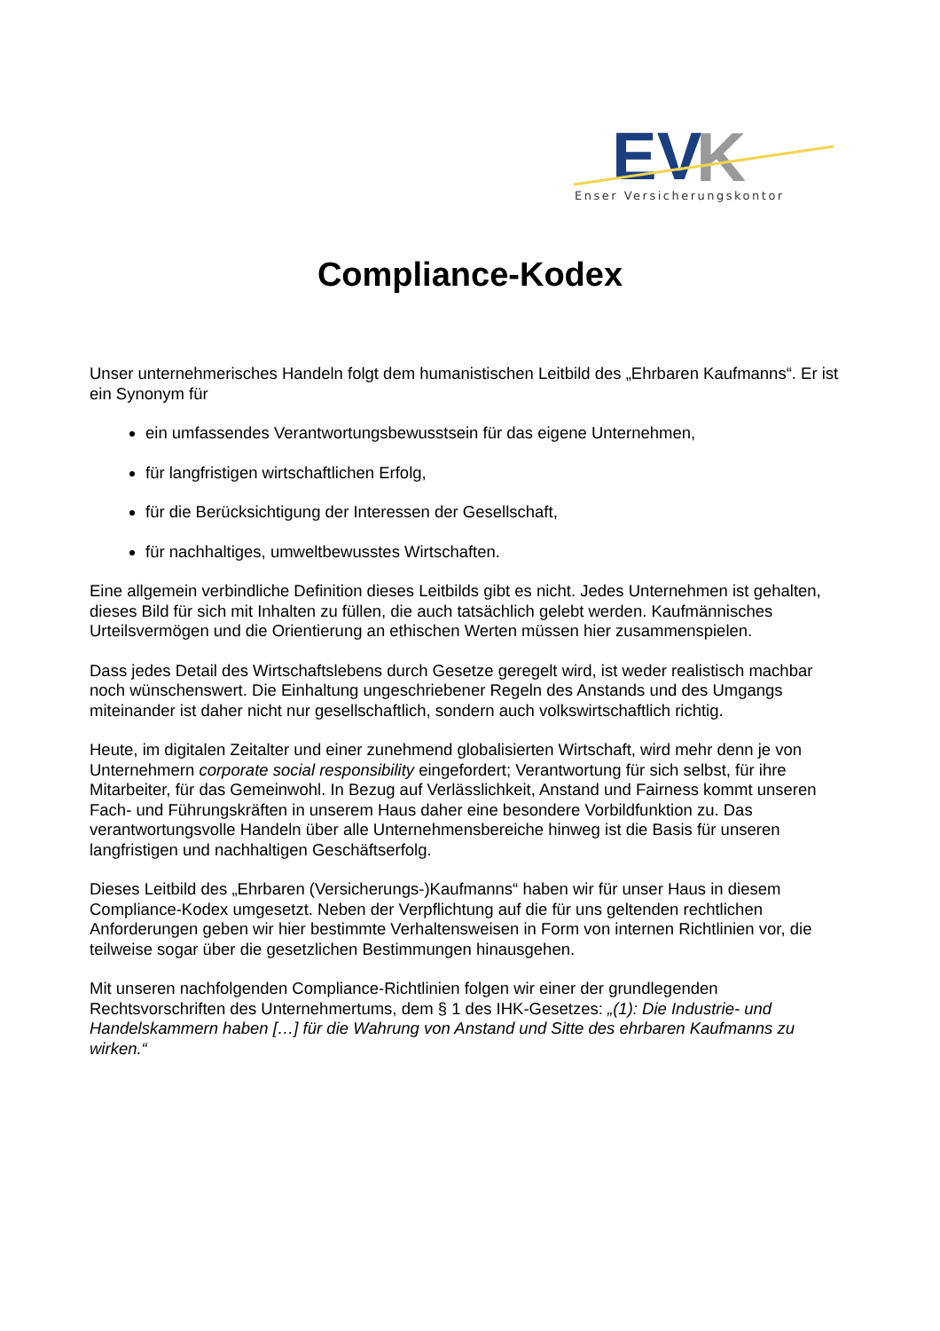EV
K
Enser Versicherungskontor
Compliance-Kodex
Unser unternehmerisches Handeln folgt dem humanistischen Leitbild des „Ehrbaren Kaufmanns“. Er ist ein Synonym für
ein umfassendes Verantwortungsbewusstsein für das eigene Unternehmen,
für langfristigen wirtschaftlichen Erfolg,
für die Berücksichtigung der Interessen der Gesellschaft,
für nachhaltiges, umweltbewusstes Wirtschaften.
Eine allgemein verbindliche Definition dieses Leitbilds gibt es nicht. Jedes Unternehmen ist gehalten, dieses Bild für sich mit Inhalten zu füllen, die auch tatsächlich gelebt werden. Kaufmännisches Urteilsvermögen und die Orientierung an ethischen Werten müssen hier zusammenspielen.
Dass jedes Detail des Wirtschaftslebens durch Gesetze geregelt wird, ist weder realistisch machbar noch wünschenswert. Die Einhaltung ungeschriebener Regeln des Anstands und des Umgangs miteinander ist daher nicht nur gesellschaftlich, sondern auch volkswirtschaftlich richtig.
Heute, im digitalen Zeitalter und einer zunehmend globalisierten Wirtschaft, wird mehr denn je von Unternehmern corporate social responsibility eingefordert; Verantwortung für sich selbst, für ihre Mitarbeiter, für das Gemeinwohl. In Bezug auf Verlässlichkeit, Anstand und Fairness kommt unseren Fach- und Führungskräften in unserem Haus daher eine besondere Vorbildfunktion zu. Das verantwortungsvolle Handeln über alle Unternehmensbereiche hinweg ist die Basis für unseren langfristigen und nachhaltigen Geschäftserfolg.
Dieses Leitbild des „Ehrbaren (Versicherungs-)Kaufmanns“ haben wir für unser Haus in diesem Compliance-Kodex umgesetzt. Neben der Verpflichtung auf die für uns geltenden rechtlichen Anforderungen geben wir hier bestimmte Verhaltensweisen in Form von internen Richtlinien vor, die teilweise sogar über die gesetzlichen Bestimmungen hinausgehen.
Mit unseren nachfolgenden Compliance-Richtlinien folgen wir einer der grundlegenden Rechtsvorschriften des Unternehmertums, dem § 1 des IHK-Gesetzes: „(1): Die Industrie- und Handelskammern haben […] für die Wahrung von Anstand und Sitte des ehrbaren Kaufmanns zu wirken.“